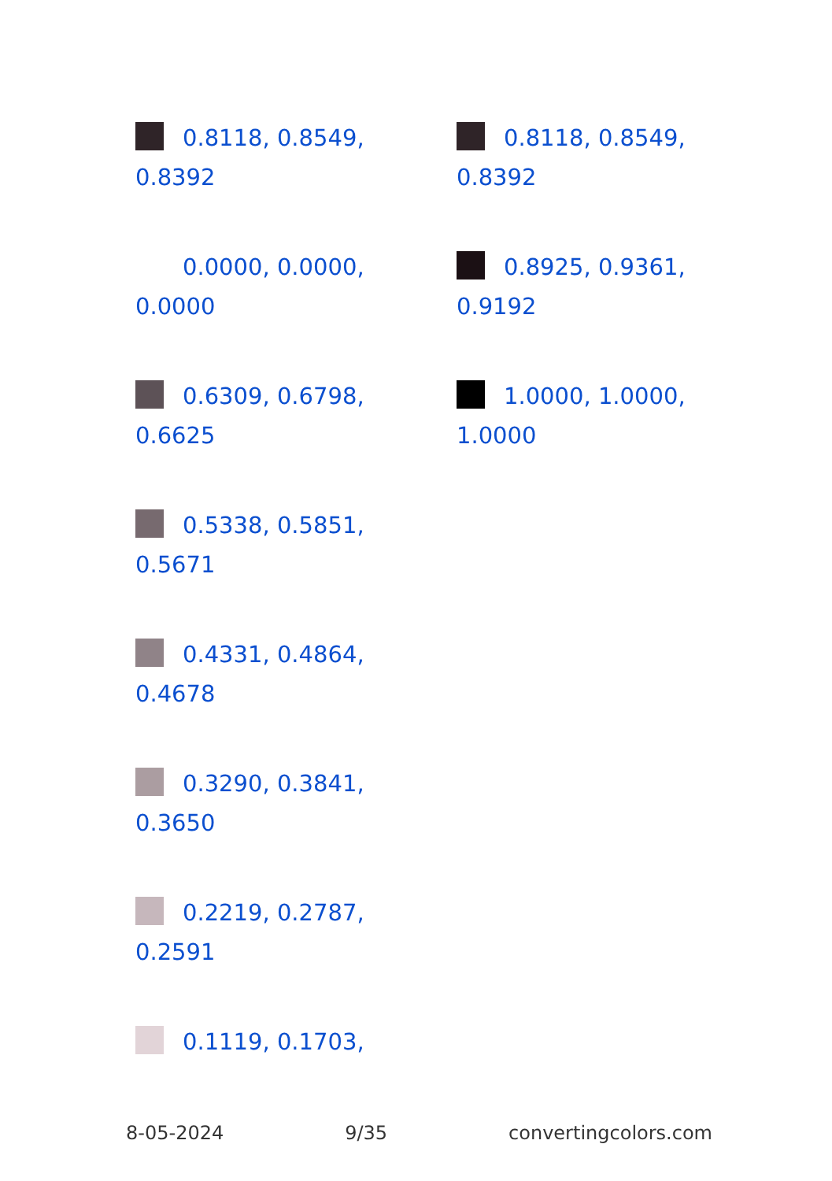0.8118, 0.8549, 0.8392
0.0000, 0.0000, 0.0000
0.6309, 0.6798, 0.6625
0.5338, 0.5851, 0.5671
0.4331, 0.4864, 0.4678
0.3290, 0.3841, 0.3650
0.2219, 0.2787, 0.2591
0.1119, 0.1703,
0.8118, 0.8549, 0.8392
0.8925, 0.9361, 0.9192
1.0000, 1.0000, 1.0000
8-05-2024 9/35 convertingcolors.com